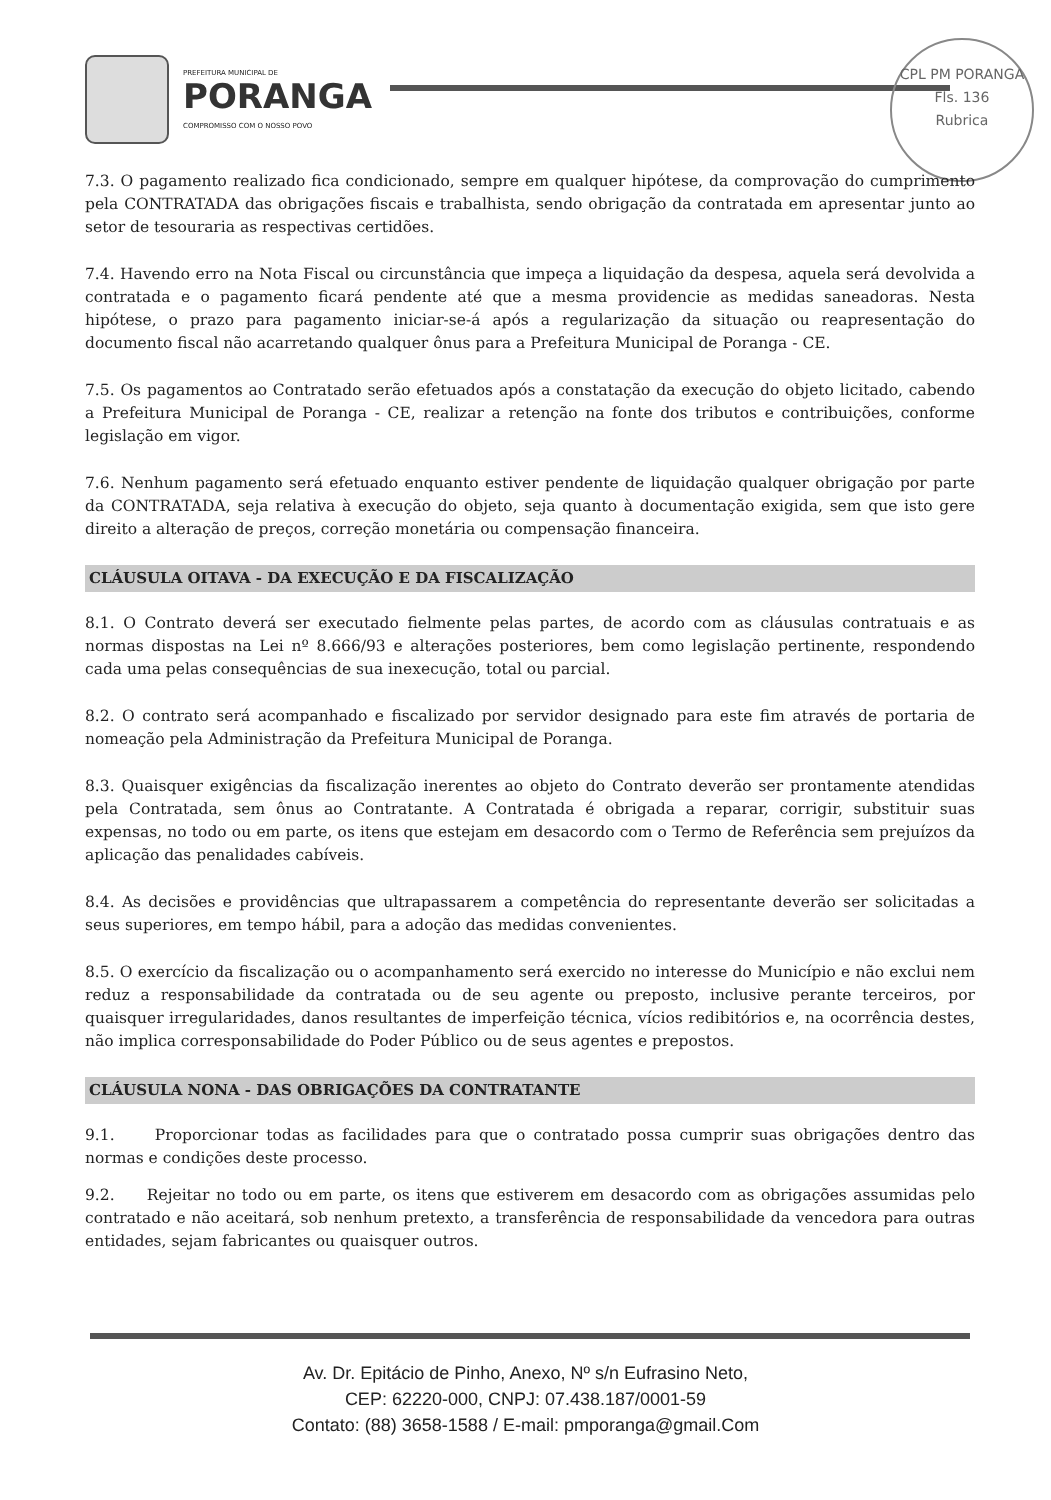PREFEITURA MUNICIPAL DE
PORANGA
COMPROMISSO COM O NOSSO POVO
CPL PM PORANGA
Fls. 136
Rubrica
7.3. O pagamento realizado fica condicionado, sempre em qualquer hipótese, da comprovação do cumprimento pela CONTRATADA das obrigações fiscais e trabalhista, sendo obrigação da contratada em apresentar junto ao setor de tesouraria as respectivas certidões.
7.4. Havendo erro na Nota Fiscal ou circunstância que impeça a liquidação da despesa, aquela será devolvida a contratada e o pagamento ficará pendente até que a mesma providencie as medidas saneadoras. Nesta hipótese, o prazo para pagamento iniciar-se-á após a regularização da situação ou reapresentação do documento fiscal não acarretando qualquer ônus para a Prefeitura Municipal de Poranga - CE.
7.5. Os pagamentos ao Contratado serão efetuados após a constatação da execução do objeto licitado, cabendo a Prefeitura Municipal de Poranga - CE, realizar a retenção na fonte dos tributos e contribuições, conforme legislação em vigor.
7.6. Nenhum pagamento será efetuado enquanto estiver pendente de liquidação qualquer obrigação por parte da CONTRATADA, seja relativa à execução do objeto, seja quanto à documentação exigida, sem que isto gere direito a alteração de preços, correção monetária ou compensação financeira.
CLÁUSULA OITAVA - DA EXECUÇÃO E DA FISCALIZAÇÃO
8.1. O Contrato deverá ser executado fielmente pelas partes, de acordo com as cláusulas contratuais e as normas dispostas na Lei nº 8.666/93 e alterações posteriores, bem como legislação pertinente, respondendo cada uma pelas consequências de sua inexecução, total ou parcial.
8.2. O contrato será acompanhado e fiscalizado por servidor designado para este fim através de portaria de nomeação pela Administração da Prefeitura Municipal de Poranga.
8.3. Quaisquer exigências da fiscalização inerentes ao objeto do Contrato deverão ser prontamente atendidas pela Contratada, sem ônus ao Contratante. A Contratada é obrigada a reparar, corrigir, substituir suas expensas, no todo ou em parte, os itens que estejam em desacordo com o Termo de Referência sem prejuízos da aplicação das penalidades cabíveis.
8.4. As decisões e providências que ultrapassarem a competência do representante deverão ser solicitadas a seus superiores, em tempo hábil, para a adoção das medidas convenientes.
8.5. O exercício da fiscalização ou o acompanhamento será exercido no interesse do Município e não exclui nem reduz a responsabilidade da contratada ou de seu agente ou preposto, inclusive perante terceiros, por quaisquer irregularidades, danos resultantes de imperfeição técnica, vícios redibitórios e, na ocorrência destes, não implica corresponsabilidade do Poder Público ou de seus agentes e prepostos.
CLÁUSULA NONA - DAS OBRIGAÇÕES DA CONTRATANTE
9.1. Proporcionar todas as facilidades para que o contratado possa cumprir suas obrigações dentro das normas e condições deste processo.
9.2. Rejeitar no todo ou em parte, os itens que estiverem em desacordo com as obrigações assumidas pelo contratado e não aceitará, sob nenhum pretexto, a transferência de responsabilidade da vencedora para outras entidades, sejam fabricantes ou quaisquer outros.
Av. Dr. Epitácio de Pinho, Anexo, Nº s/n Eufrasino Neto,
CEP: 62220-000, CNPJ: 07.438.187/0001-59
Contato: (88) 3658-1588 / E-mail: pmporanga@gmail.Com